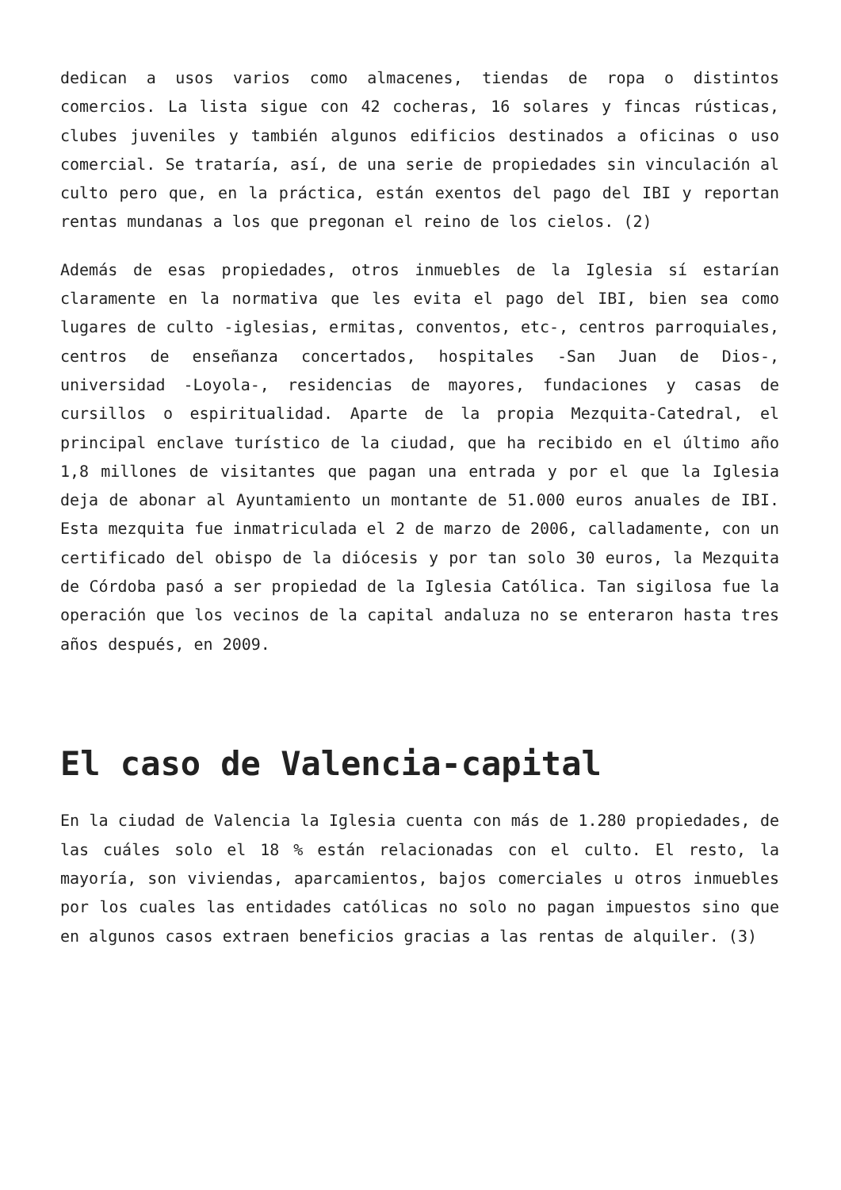dedican a usos varios como almacenes, tiendas de ropa o distintos comercios. La lista sigue con 42 cocheras, 16 solares y fincas rústicas, clubes juveniles y también algunos edificios destinados a oficinas o uso comercial. Se trataría, así, de una serie de propiedades sin vinculación al culto pero que, en la práctica, están exentos del pago del IBI y reportan rentas mundanas a los que pregonan el reino de los cielos. (2)
Además de esas propiedades, otros inmuebles de la Iglesia sí estarían claramente en la normativa que les evita el pago del IBI, bien sea como lugares de culto -iglesias, ermitas, conventos, etc-, centros parroquiales, centros de enseñanza concertados, hospitales -San Juan de Dios-, universidad -Loyola-, residencias de mayores, fundaciones y casas de cursillos o espiritualidad. Aparte de la propia Mezquita-Catedral, el principal enclave turístico de la ciudad, que ha recibido en el último año 1,8 millones de visitantes que pagan una entrada y por el que la Iglesia deja de abonar al Ayuntamiento un montante de 51.000 euros anuales de IBI. Esta mezquita fue inmatriculada el 2 de marzo de 2006, calladamente, con un certificado del obispo de la diócesis y por tan solo 30 euros, la Mezquita de Córdoba pasó a ser propiedad de la Iglesia Católica. Tan sigilosa fue la operación que los vecinos de la capital andaluza no se enteraron hasta tres años después, en 2009.
El caso de Valencia-capital
En la ciudad de Valencia la Iglesia cuenta con más de 1.280 propiedades, de las cuáles solo el 18 % están relacionadas con el culto. El resto, la mayoría, son viviendas, aparcamientos, bajos comerciales u otros inmuebles por los cuales las entidades católicas no solo no pagan impuestos sino que en algunos casos extraen beneficios gracias a las rentas de alquiler. (3)